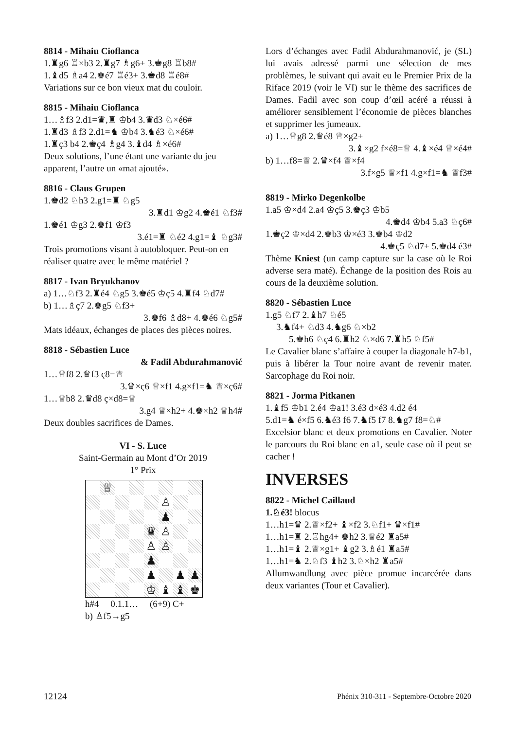8814 - Mihaiu Cioflanca
1.♜g6 ♖×b3 2.♜g7 ♗g6+ 3.♚g8 ♖b8#
1.♝d5 ♗a4 2.♚é7 ♖é3+ 3.♚d8 ♖é8#
Variations sur ce bon vieux mat du couloir.
8815 - Mihaiu Cioflanca
1…♗f3 2.d1=♛,♜ ♔b4 3.♛d3 ♘×é6#
1.♜d3 ♗f3 2.d1=♞ ♔b4 3.♞é3 ♘×é6#
1.♜ç3 b4 2.♚ç4 ♗g4 3.♝d4 ♗×é6#
Deux solutions, l’une étant une variante du jeu apparent, l’autre un «mat ajouté».
8816 - Claus Grupen
1.♚d2 ♘h3 2.g1=♜ ♘g5
3.♜d1 ♔g2 4.♚é1 ♘f3#
1.♚é1 ♔g3 2.♚f1 ♔f3
3.é1=♜ ♘é2 4.g1=♝ ♘g3#
Trois promotions visant à autobloquer. Peut-on en réaliser quatre avec le même matériel ?
8817 - Ivan Bryukhanov
a) 1…♘f3 2.♜é4 ♘g5 3.♚é5 ♔ç5 4.♜f4 ♘d7#
b) 1…♗ç7 2.♚g5 ♘f3+
3.♚f6 ♗d8+ 4.♚é6 ♘g5#
Mats idéaux, échanges de places des pièces noires.
8818 - Sébastien Luce
& Fadil Abdurahmanović
1…♕f8 2.♛f3 ç8=♕
3.♛×ç6 ♕×f1 4.g×f1=♞ ♕×ç6#
1…♕b8 2.♛d8 ç×d8=♕
3.g4 ♕×h2+ 4.♚×h2 ♕h4#
Deux doubles sacrifices de Dames.
VI - S. Luce
Saint-Germain au Mont d’Or 2019
1° Prix
♕
♙
♟
♛
♙
♙
♙
♟
♟
♟
♟
♔
♝
♝
♚
h#4 0.1.1… (6+9) C+
b) ♙f5→g5
Lors d’échanges avec Fadil Abdurahmanović, je (SL) lui avais adressé parmi une sélection de mes problèmes, le suivant qui avait eu le Premier Prix de la Riface 2019 (voir le VI) sur le thème des sacrifices de Dames. Fadil avec son coup d’œil acéré a réussi à améliorer sensiblement l’économie de pièces blanches et supprimer les jumeaux.
a) 1…♕g8 2.♛é8 ♕×g2+
3.♝×g2 f×é8=♕ 4.♝×é4 ♕×é4#
b) 1…f8=♕ 2.♛×f4 ♕×f4
3.f×g5 ♕×f1 4.g×f1=♞ ♕f3#
8819 - Mirko Degenkolbe
1.a5 ♔×d4 2.a4 ♔ç5 3.♚ç3 ♔b5
4.♚d4 ♔b4 5.a3 ♘ç6#
1.♚ç2 ♔×d4 2.♚b3 ♔×é3 3.♚b4 ♔d2
4.♚ç5 ♘d7+ 5.♚d4 é3#
Thème Kniest (un camp capture sur la case où le Roi adverse sera maté). Échange de la position des Rois au cours de la deuxième solution.
8820 - Sébastien Luce
1.g5 ♘f7 2.♝h7 ♘é5
3.♞f4+ ♘d3 4.♞g6 ♘×b2
5.♚h6 ♘ç4 6.♜h2 ♘×d6 7.♜h5 ♘f5#
Le Cavalier blanc s’affaire à couper la diagonale h7-b1, puis à libérer la Tour noire avant de revenir mater. Sarcophage du Roi noir.
8821 - Jorma Pitkanen
1.♝f5 ♔b1 2.é4 ♔a1! 3.é3 d×é3 4.d2 é4
5.d1=♞ é×f5 6.♞é3 f6 7.♞f5 f7 8.♞g7 f8=♘#
Excelsior blanc et deux promotions en Cavalier. Noter le parcours du Roi blanc en a1, seule case où il peut se cacher !
INVERSES
8822 - Michel Caillaud
1.♘é3! blocus
1…h1=♛ 2.♕×f2+ ♝×f2 3.♘f1+ ♛×f1#
1…h1=♜ 2.♖hg4+ ♚h2 3.♕é2 ♜a5#
1…h1=♝ 2.♕×g1+ ♝g2 3.♗é1 ♜a5#
1…h1=♞ 2.♘f3 ♝h2 3.♘×h2 ♜a5#
Allumwandlung avec pièce promue incarcérée dans deux variantes (Tour et Cavalier).
12124 Phénix 310-311 - Septembre-Octobre 2020